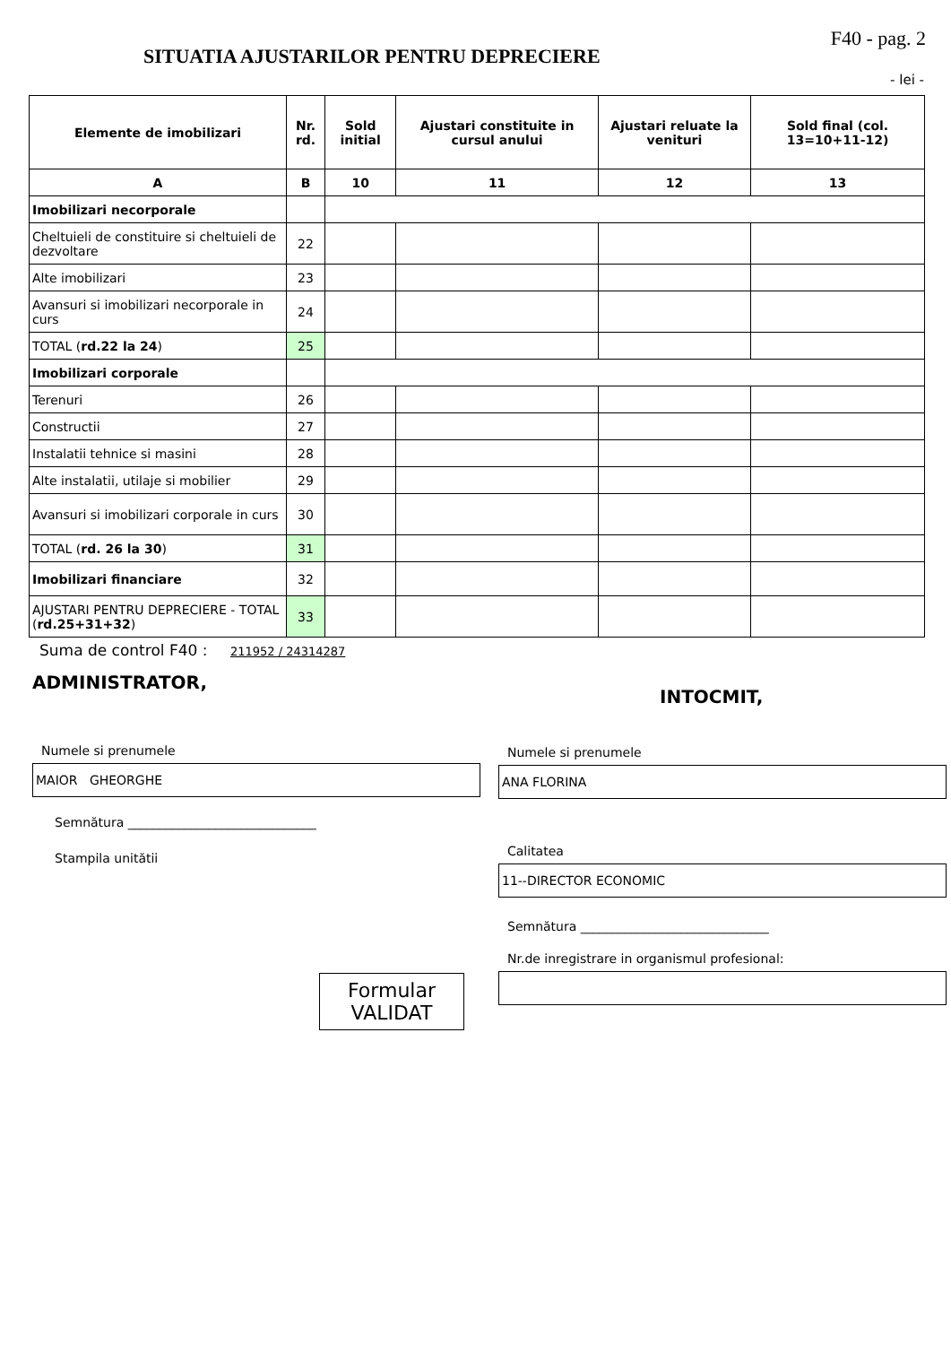SITUATIA AJUSTARILOR PENTRU DEPRECIERE
F40 - pag. 2
- lei -
| Elemente de imobilizari | Nr. rd. | Sold initial | Ajustari constituite in cursul anului | Ajustari reluate la venituri | Sold final (col. 13=10+11-12) |
| --- | --- | --- | --- | --- | --- |
| A | B | 10 | 11 | 12 | 13 |
| Imobilizari necorporale | | | | | |
| Cheltuieli de constituire si cheltuieli de dezvoltare | 22 | | | | |
| Alte imobilizari | 23 | | | | |
| Avansuri si imobilizari necorporale in curs | 24 | | | | |
| TOTAL ( rd.22 la 24 ) | 25 | | | | |
| Imobilizari corporale | | | | | |
| Terenuri | 26 | | | | |
| Constructii | 27 | | | | |
| Instalatii tehnice si masini | 28 | | | | |
| Alte instalatii, utilaje si mobilier | 29 | | | | |
| Avansuri si imobilizari corporale in curs | 30 | | | | |
| TOTAL ( rd. 26 la 30 ) | 31 | | | | |
| Imobilizari financiare | 32 | | | | |
| AJUSTARI PENTRU DEPRECIERE - TOTAL ( rd.25+31+32 ) | 33 | | | | |
Suma de control F40 : 211952 / 24314287
ADMINISTRATOR,
Numele si prenumele
MAIOR GHEORGHE
Semnătura ______________________________
Stampila unitătii
Formular
VALIDAT
INTOCMIT,
Numele si prenumele
ANA FLORINA
Calitatea
11--DIRECTOR ECONOMIC
Semnătura ______________________________
Nr.de inregistrare in organismul profesional: